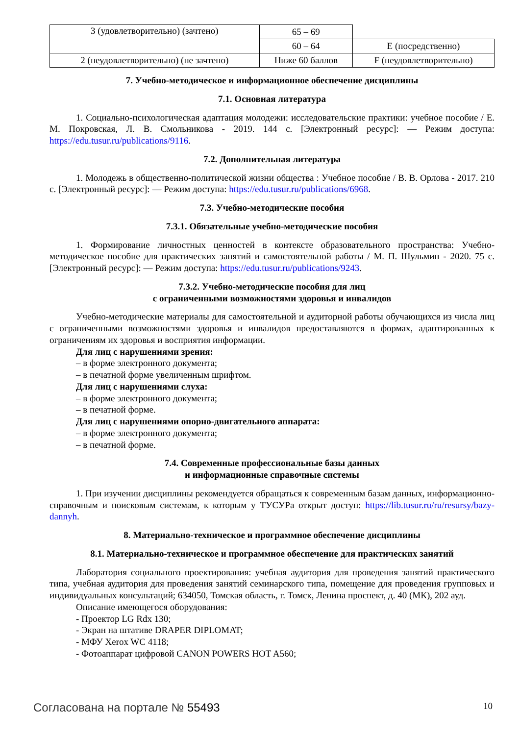| 3 (удовлетворительно) (зачтено) | 65 – 69 | |
| | 60 – 64 | E (посредственно) |
| 2 (неудовлетворительно) (не зачтено) | Ниже 60 баллов | F (неудовлетворительно) |
7. Учебно-методическое и информационное обеспечение дисциплины
7.1. Основная литература
1. Социально-психологическая адаптация молодежи: исследовательские практики: учебное пособие / Е. М. Покровская, Л. В. Смольникова - 2019. 144 с. [Электронный ресурс]: — Режим доступа: https://edu.tusur.ru/publications/9116.
7.2. Дополнительная литература
1. Молодежь в общественно-политической жизни общества : Учебное пособие / В. В. Орлова - 2017. 210 с. [Электронный ресурс]: — Режим доступа: https://edu.tusur.ru/publications/6968.
7.3. Учебно-методические пособия
7.3.1. Обязательные учебно-методические пособия
1. Формирование личностных ценностей в контексте образовательного пространства: Учебно-методическое пособие для практических занятий и самостоятельной работы / М. П. Шульмин - 2020. 75 с. [Электронный ресурс]: — Режим доступа: https://edu.tusur.ru/publications/9243.
7.3.2. Учебно-методические пособия для лиц
с ограниченными возможностями здоровья и инвалидов
Учебно-методические материалы для самостоятельной и аудиторной работы обучающихся из числа лиц с ограниченными возможностями здоровья и инвалидов предоставляются в формах, адаптированных к ограничениям их здоровья и восприятия информации.
Для лиц с нарушениями зрения:
– в форме электронного документа;
– в печатной форме увеличенным шрифтом.
Для лиц с нарушениями слуха:
– в форме электронного документа;
– в печатной форме.
Для лиц с нарушениями опорно-двигательного аппарата:
– в форме электронного документа;
– в печатной форме.
7.4. Современные профессиональные базы данных
и информационные справочные системы
1. При изучении дисциплины рекомендуется обращаться к современным базам данных, информационно-справочным и поисковым системам, к которым у ТУСУРа открыт доступ: https://lib.tusur.ru/ru/resursy/bazy-dannyh.
8. Материально-техническое и программное обеспечение дисциплины
8.1. Материально-техническое и программное обеспечение для практических занятий
Лаборатория социального проектирования: учебная аудитория для проведения занятий практического типа, учебная аудитория для проведения занятий семинарского типа, помещение для проведения групповых и индивидуальных консультаций; 634050, Томская область, г. Томск, Ленина проспект, д. 40 (МК), 202 ауд.
Описание имеющегося оборудования:
- Проектор LG Rdx 130;
- Экран на штативе DRAPER DIPLOMAT;
- МФУ Xerox WC 4118;
- Фотоаппарат цифровой CANON POWERS HOT A560;
Согласована на портале № 55493 10